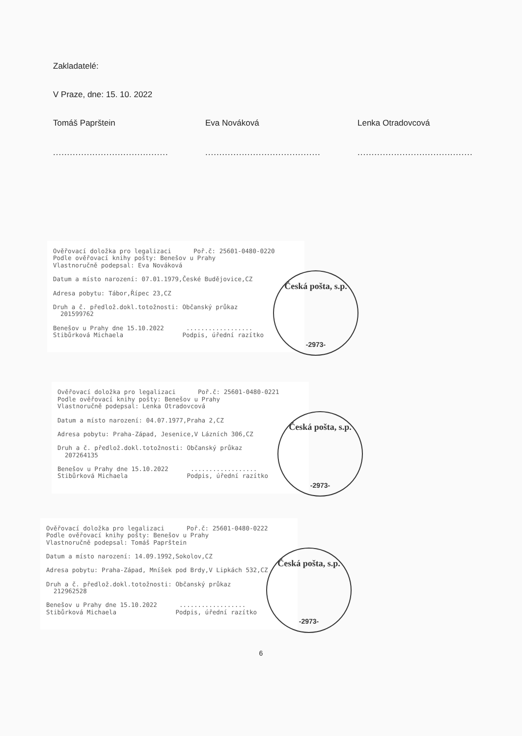Zakladatelé:
V Praze, dne: 15. 10. 2022
Tomáš Paprštein
.........................................
Eva Nováková
.........................................
Lenka Otradovcová
.........................................
Ověřovací doložka pro legalizaci Poř.č: 25601-0480-0220
Podle ověřovací knihy pošty: Benešov u Prahy
Vlastnoručně podepsal: Eva Nováková
Datum a místo narození: 07.01.1979,České Budějovice,CZ
Adresa pobytu: Tábor,Řípec 23,CZ
Druh a č. předlož.dokl.totožnosti: Občanský průkaz
201599762
Benešov u Prahy dne 15.10.2022 ..................
Stibůrková Michaela Podpis, úřední razítko
Česká pošta, s.p.
-2973-
Ověřovací doložka pro legalizaci Poř.č: 25601-0480-0221
Podle ověřovací knihy pošty: Benešov u Prahy
Vlastnoručně podepsal: Lenka Otradovcová
Datum a místo narození: 04.07.1977,Praha 2,CZ
Adresa pobytu: Praha-Západ, Jesenice,V Lázních 306,CZ
Druh a č. předlož.dokl.totožnosti: Občanský průkaz
207264135
Benešov u Prahy dne 15.10.2022 ..................
Stibůrková Michaela Podpis, úřední razítko
Česká pošta, s.p.
-2973-
Ověřovací doložka pro legalizaci Poř.č: 25601-0480-0222
Podle ověřovací knihy pošty: Benešov u Prahy
Vlastnoručně podepsal: Tomáš Paprštein
Datum a místo narození: 14.09.1992,Sokolov,CZ
Adresa pobytu: Praha-Západ, Mníšek pod Brdy,V Lipkách 532,CZ
Druh a č. předlož.dokl.totožnosti: Občanský průkaz
212962528
Benešov u Prahy dne 15.10.2022 ..................
Stibůrková Michaela Podpis, úřední razítko
Česká pošta, s.p.
-2973-
6